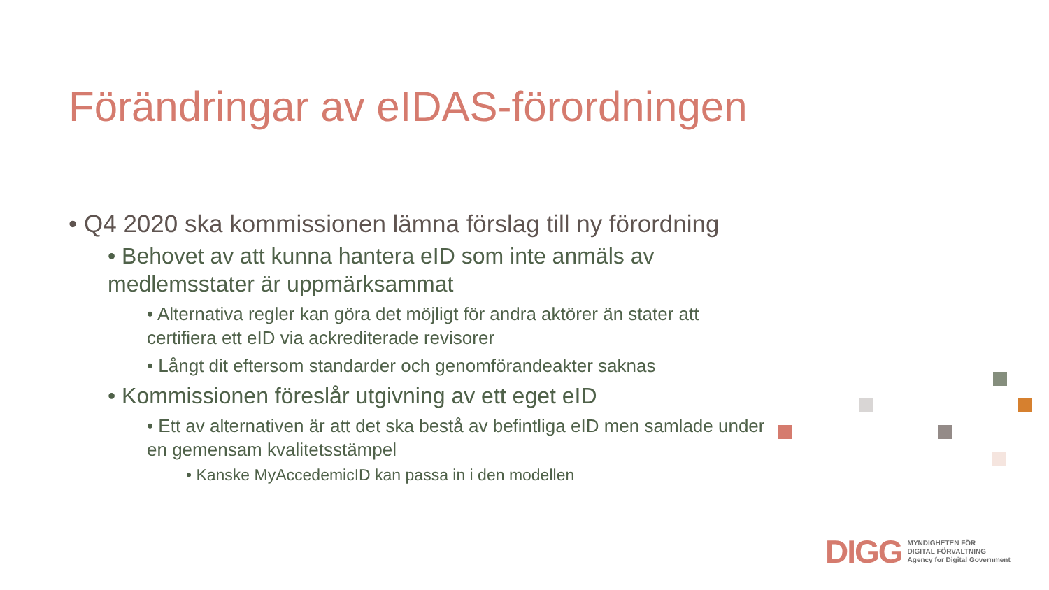Förändringar av eIDAS-förordningen
• Q4 2020 ska kommissionen lämna förslag till ny förordning
• Behovet av att kunna hantera eID som inte anmäls av medlemsstater är uppmärksammat
• Alternativa regler kan göra det möjligt för andra aktörer än stater att certifiera ett eID via ackrediterade revisorer
• Långt dit eftersom standarder och genomförandeakter saknas
• Kommissionen föreslår utgivning av ett eget eID
• Ett av alternativen är att det ska bestå av befintliga eID men samlade under en gemensam kvalitetsstämpel
• Kanske MyAccedemicID kan passa in i den modellen
DIGG MYNDIGHETEN FÖR
DIGITAL FÖRVALTNING
Agency for Digital Government